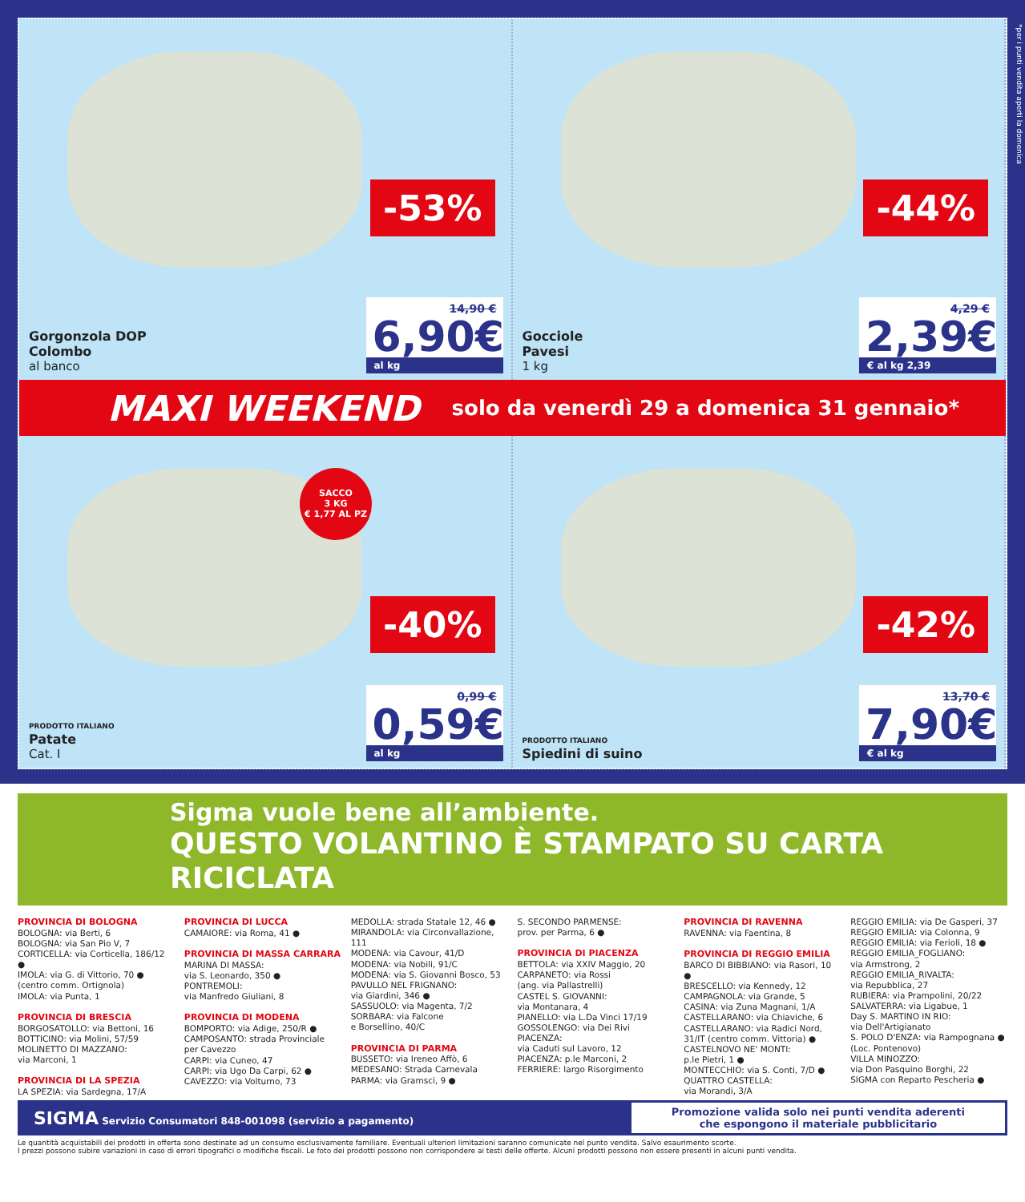-53%
Gorgonzola DOP
Colombo
al banco
14,90 €
6,90€
al kg
-44%
Gocciole
Pavesi
1 kg
4,29 €
2,39€
€ al kg 2,39
MAXI WEEKEND solo da venerdì 29 a domenica 31 gennaio*
SACCO
3 KG
€ 1,77 AL PZ
-40%
PRODOTTO ITALIANO
Patate
Cat. I
0,99 €
0,59€
al kg
-42%
PRODOTTO ITALIANO
Spiedini di suino
13,70 €
7,90€
€ al kg
*per i punti vendita aperti la domenica
Sigma vuole bene all’ambiente.
QUESTO VOLANTINO È STAMPATO SU CARTA RICICLATA
PROVINCIA DI BOLOGNA
BOLOGNA: via Berti, 6
BOLOGNA: via San Pio V, 7
CORTICELLA: via Corticella, 186/12 ●
IMOLA: via G. di Vittorio, 70 ●
(centro comm. Ortignola)
IMOLA: via Punta, 1
PROVINCIA DI BRESCIA
BORGOSATOLLO: via Bettoni, 16
BOTTICINO: via Molini, 57/59
MOLINETTO DI MAZZANO:
via Marconi, 1
PROVINCIA DI LA SPEZIA
LA SPEZIA: via Sardegna, 17/A
PROVINCIA DI LUCCA
CAMAIORE: via Roma, 41 ●
PROVINCIA DI MASSA CARRARA
MARINA DI MASSA:
via S. Leonardo, 350 ●
PONTREMOLI:
via Manfredo Giuliani, 8
PROVINCIA DI MODENA
BOMPORTO: via Adige, 250/R ●
CAMPOSANTO: strada Provinciale per Cavezzo
CARPI: via Cuneo, 47
CARPI: via Ugo Da Carpi, 62 ●
CAVEZZO: via Volturno, 73
MEDOLLA: strada Statale 12, 46 ●
MIRANDOLA: via Circonvallazione, 111
MODENA: via Cavour, 41/D
MODENA: via Nobili, 91/C
MODENA: via S. Giovanni Bosco, 53
PAVULLO NEL FRIGNANO:
via Giardini, 346 ●
SASSUOLO: via Magenta, 7/2
SORBARA: via Falcone
e Borsellino, 40/C
PROVINCIA DI PARMA
BUSSETO: via Ireneo Affò, 6
MEDESANO: Strada Carnevala
PARMA: via Gramsci, 9 ●
S. SECONDO PARMENSE:
prov. per Parma, 6 ●
PROVINCIA DI PIACENZA
BETTOLA: via XXIV Maggio, 20
CARPANETO: via Rossi
(ang. via Pallastrelli)
CASTEL S. GIOVANNI:
via Montanara, 4
PIANELLO: via L.Da Vinci 17/19
GOSSOLENGO: via Dei Rivi
PIACENZA:
via Caduti sul Lavoro, 12
PIACENZA: p.le Marconi, 2
FERRIERE: largo Risorgimento
PROVINCIA DI RAVENNA
RAVENNA: via Faentina, 8
PROVINCIA DI REGGIO EMILIA
BARCO DI BIBBIANO: via Rasori, 10 ●
BRESCELLO: via Kennedy, 12
CAMPAGNOLA: via Grande, 5
CASINA: via Zuna Magnani, 1/A
CASTELLARANO: via Chiaviche, 6
CASTELLARANO: via Radici Nord, 31/IT (centro comm. Vittoria) ●
CASTELNOVO NE' MONTI:
p.le Pietri, 1 ●
MONTECCHIO: via S. Conti, 7/D ●
QUATTRO CASTELLA:
via Morandi, 3/A
REGGIO EMILIA: via De Gasperi, 37
REGGIO EMILIA: via Colonna, 9
REGGIO EMILIA: via Ferioli, 18 ●
REGGIO EMILIA_FOGLIANO:
via Armstrong, 2
REGGIO EMILIA_RIVALTA:
via Repubblica, 27
RUBIERA: via Prampolini, 20/22
SALVATERRA: via Ligabue, 1
Day S. MARTINO IN RIO:
via Dell'Artigianato
S. POLO D'ENZA: via Rampognana ●
(Loc. Pontenovo)
VILLA MINOZZO:
via Don Pasquino Borghi, 22
SIGMA con Reparto Pescheria ●
SIGMA Servizio Consumatori 848-001098 (servizio a pagamento)
Promozione valida solo nei punti vendita aderenti
che espongono il materiale pubblicitario
Le quantità acquistabili dei prodotti in offerta sono destinate ad un consumo esclusivamente familiare. Eventuali ulteriori limitazioni saranno comunicate nel punto vendita. Salvo esaurimento scorte.
I prezzi possono subire variazioni in caso di errori tipografici o modifiche fiscali. Le foto dei prodotti possono non corrispondere ai testi delle offerte. Alcuni prodotti possono non essere presenti in alcuni punti vendita.